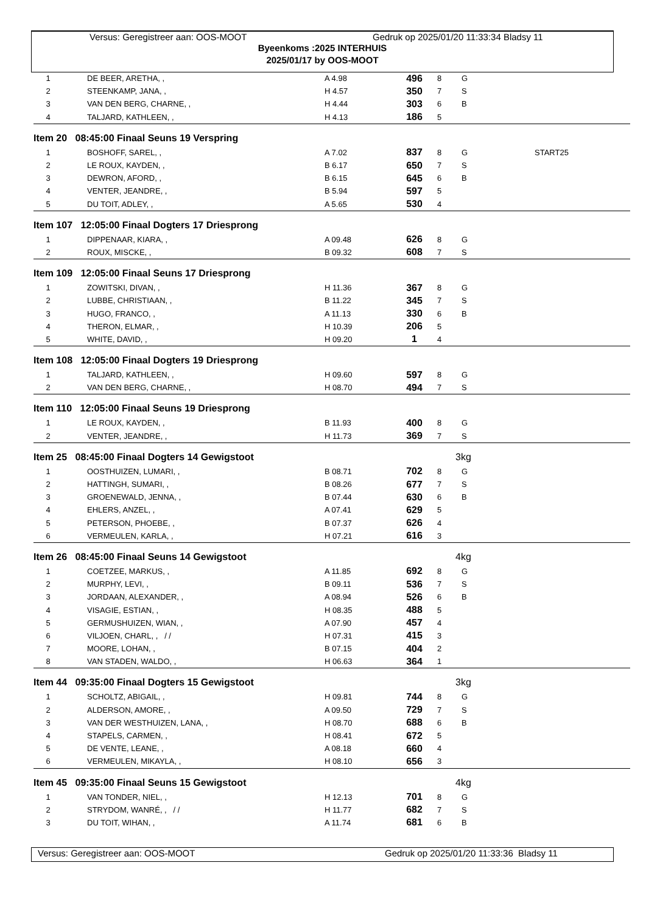Versus: Geregistreer aan: OOS-MOOT Gedruk op 2025/01/20 11:33:34 Bladsy 11
Byeenkoms :2025 INTERHUIS
2025/01/17 by OOS-MOOT
| 1 | DE BEER, ARETHA, , | A 4.98 | 496 | 8 | G | |
| 2 | STEENKAMP, JANA, , | H 4.57 | 350 | 7 | S | |
| 3 | VAN DEN BERG, CHARNE, , | H 4.44 | 303 | 6 | B | |
| 4 | TALJARD, KATHLEEN, , | H 4.13 | 186 | 5 | | |
| Item 20 08:45:00 Finaal Seuns 19 Verspring | | | | | | |
| 1 | BOSHOFF, SAREL, , | A 7.02 | 837 | 8 | G | START25 |
| 2 | LE ROUX, KAYDEN, , | B 6.17 | 650 | 7 | S | |
| 3 | DEWRON, AFORD, , | B 6.15 | 645 | 6 | B | |
| 4 | VENTER, JEANDRE, , | B 5.94 | 597 | 5 | | |
| 5 | DU TOIT, ADLEY, , | A 5.65 | 530 | 4 | | |
| Item 107 12:05:00 Finaal Dogters 17 Driesprong | | | | | | |
| 1 | DIPPENAAR, KIARA, , | A 09.48 | 626 | 8 | G | |
| 2 | ROUX, MISCKE, , | B 09.32 | 608 | 7 | S | |
| Item 109 12:05:00 Finaal Seuns 17 Driesprong | | | | | | |
| 1 | ZOWITSKI, DIVAN, , | H 11.36 | 367 | 8 | G | |
| 2 | LUBBE, CHRISTIAAN, , | B 11.22 | 345 | 7 | S | |
| 3 | HUGO, FRANCO, , | A 11.13 | 330 | 6 | B | |
| 4 | THERON, ELMAR, , | H 10.39 | 206 | 5 | | |
| 5 | WHITE, DAVID, , | H 09.20 | 1 | 4 | | |
| Item 108 12:05:00 Finaal Dogters 19 Driesprong | | | | | | |
| 1 | TALJARD, KATHLEEN, , | H 09.60 | 597 | 8 | G | |
| 2 | VAN DEN BERG, CHARNE, , | H 08.70 | 494 | 7 | S | |
| Item 110 12:05:00 Finaal Seuns 19 Driesprong | | | | | | |
| 1 | LE ROUX, KAYDEN, , | B 11.93 | 400 | 8 | G | |
| 2 | VENTER, JEANDRE, , | H 11.73 | 369 | 7 | S | |
| Item 25 08:45:00 Finaal Dogters 14 Gewigstoot | | | | 3kg | | |
| 1 | OOSTHUIZEN, LUMARI, , | B 08.71 | 702 | 8 | G | |
| 2 | HATTINGH, SUMARI, , | B 08.26 | 677 | 7 | S | |
| 3 | GROENEWALD, JENNA, , | B 07.44 | 630 | 6 | B | |
| 4 | EHLERS, ANZEL, , | A 07.41 | 629 | 5 | | |
| 5 | PETERSON, PHOEBE, , | B 07.37 | 626 | 4 | | |
| 6 | VERMEULEN, KARLA, , | H 07.21 | 616 | 3 | | |
| Item 26 08:45:00 Finaal Seuns 14 Gewigstoot | | | | 4kg | | |
| 1 | COETZEE, MARKUS, , | A 11.85 | 692 | 8 | G | |
| 2 | MURPHY, LEVI, , | B 09.11 | 536 | 7 | S | |
| 3 | JORDAAN, ALEXANDER, , | A 08.94 | 526 | 6 | B | |
| 4 | VISAGIE, ESTIAN, , | H 08.35 | 488 | 5 | | |
| 5 | GERMUSHUIZEN, WIAN, , | A 07.90 | 457 | 4 | | |
| 6 | VILJOEN, CHARL, , / / | H 07.31 | 415 | 3 | | |
| 7 | MOORE, LOHAN, , | B 07.15 | 404 | 2 | | |
| 8 | VAN STADEN, WALDO, , | H 06.63 | 364 | 1 | | |
| Item 44 09:35:00 Finaal Dogters 15 Gewigstoot | | | | 3kg | | |
| 1 | SCHOLTZ, ABIGAIL, , | H 09.81 | 744 | 8 | G | |
| 2 | ALDERSON, AMORE, , | A 09.50 | 729 | 7 | S | |
| 3 | VAN DER WESTHUIZEN, LANA, , | H 08.70 | 688 | 6 | B | |
| 4 | STAPELS, CARMEN, , | H 08.41 | 672 | 5 | | |
| 5 | DE VENTE, LEANE, , | A 08.18 | 660 | 4 | | |
| 6 | VERMEULEN, MIKAYLA, , | H 08.10 | 656 | 3 | | |
| Item 45 09:35:00 Finaal Seuns 15 Gewigstoot | | | | 4kg | | |
| 1 | VAN TONDER, NIEL, , | H 12.13 | 701 | 8 | G | |
| 2 | STRYDOM, WANRÉ, , / / | H 11.77 | 682 | 7 | S | |
| 3 | DU TOIT, WIHAN, , | A 11.74 | 681 | 6 | B | |
Versus: Geregistreer aan: OOS-MOOT Gedruk op 2025/01/20 11:33:36 Bladsy 11